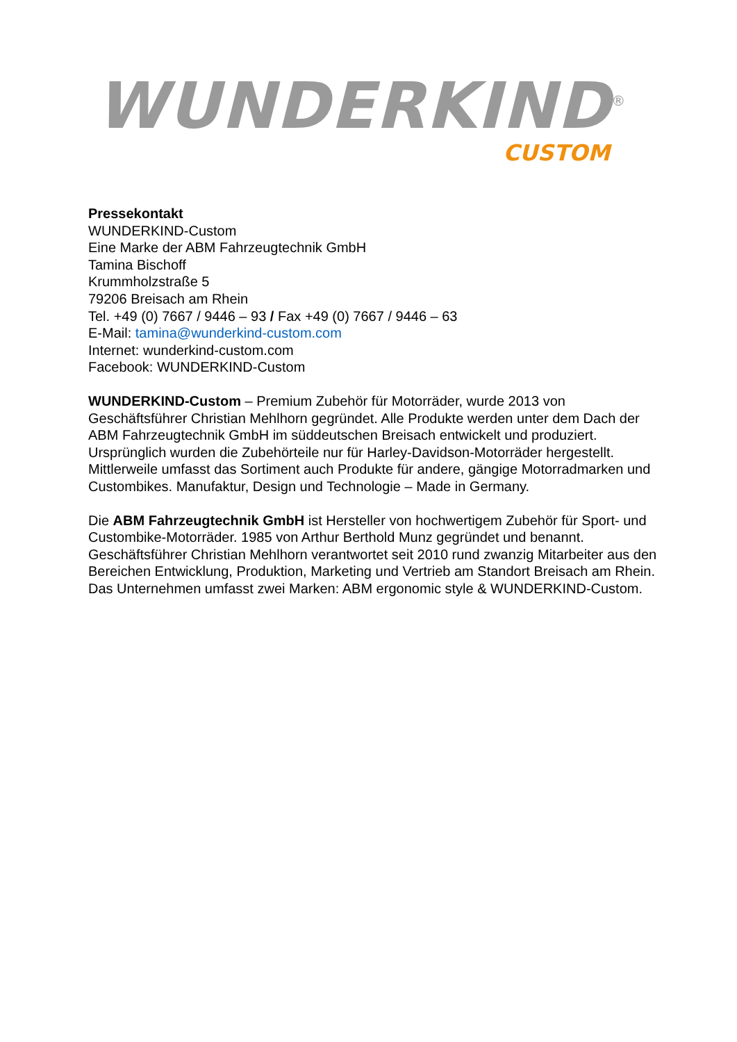WUNDERKIND<sup>®</sup>
CUSTOM
Pressekontakt
WUNDERKIND-Custom
Eine Marke der ABM Fahrzeugtechnik GmbH
Tamina Bischoff
Krummholzstraße 5
79206 Breisach am Rhein
Tel. +49 (0) 7667 / 9446 – 93 / Fax +49 (0) 7667 / 9446 – 63
E-Mail: tamina@wunderkind-custom.com
Internet: wunderkind-custom.com
Facebook: WUNDERKIND-Custom
WUNDERKIND-Custom – Premium Zubehör für Motorräder, wurde 2013 von Geschäftsführer Christian Mehlhorn gegründet. Alle Produkte werden unter dem Dach der ABM Fahrzeugtechnik GmbH im süddeutschen Breisach entwickelt und produziert. Ursprünglich wurden die Zubehörteile nur für Harley-Davidson-Motorräder hergestellt. Mittlerweile umfasst das Sortiment auch Produkte für andere, gängige Motorradmarken und Custombikes. Manufaktur, Design und Technologie – Made in Germany.
Die ABM Fahrzeugtechnik GmbH ist Hersteller von hochwertigem Zubehör für Sport- und Custombike-Motorräder. 1985 von Arthur Berthold Munz gegründet und benannt. Geschäftsführer Christian Mehlhorn verantwortet seit 2010 rund zwanzig Mitarbeiter aus den Bereichen Entwicklung, Produktion, Marketing und Vertrieb am Standort Breisach am Rhein. Das Unternehmen umfasst zwei Marken: ABM ergonomic style & WUNDERKIND-Custom.